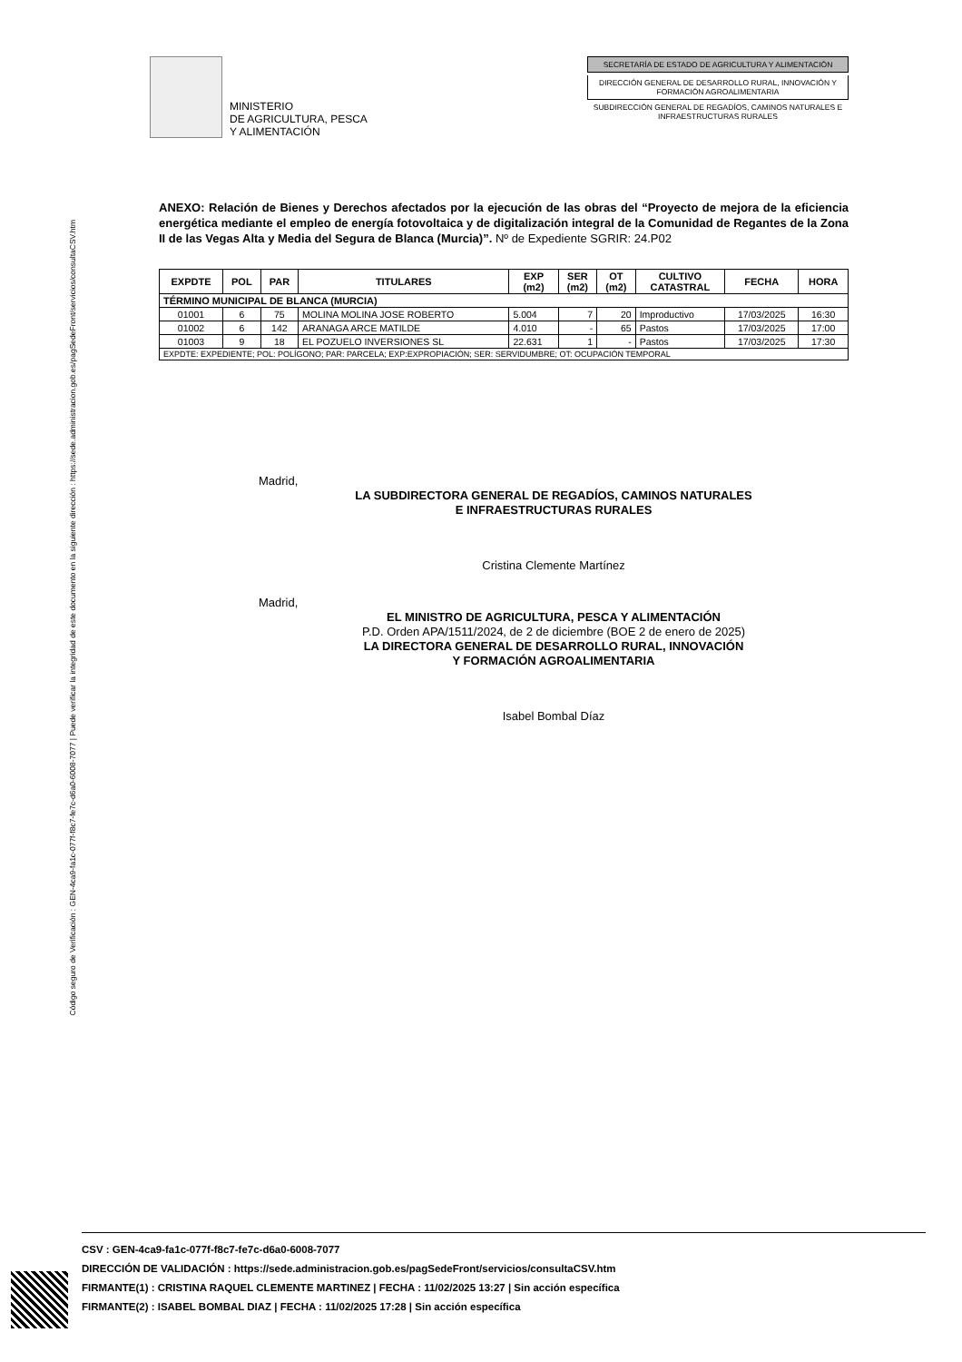Código seguro de Verificación : GEN-4ca9-fa1c-077f-f8c7-fe7c-d6a0-6008-7077 | Puede verificar la integridad de este documento en la siguiente dirección : https://sede.administracion.gob.es/pagSedeFront/servicios/consultaCSV.htm
MINISTERIO
DE AGRICULTURA, PESCA
Y ALIMENTACIÓN
SECRETARÍA DE ESTADO DE AGRICULTURA Y ALIMENTACIÓN
DIRECCIÓN GENERAL DE DESARROLLO RURAL, INNOVACIÓN Y FORMACIÓN AGROALIMENTARIA
SUBDIRECCIÓN GENERAL DE REGADÍOS, CAMINOS NATURALES E INFRAESTRUCTURAS RURALES
ANEXO: Relación de Bienes y Derechos afectados por la ejecución de las obras del “Proyecto de mejora de la eficiencia energética mediante el empleo de energía fotovoltaica y de digitalización integral de la Comunidad de Regantes de la Zona II de las Vegas Alta y Media del Segura de Blanca (Murcia)”. Nº de Expediente SGRIR: 24.P02
| EXPDTE | POL | PAR | TITULARES | EXP (m2) | SER (m2) | OT (m2) | CULTIVO CATASTRAL | FECHA | HORA |
| --- | --- | --- | --- | --- | --- | --- | --- | --- | --- |
| TÉRMINO MUNICIPAL DE BLANCA (MURCIA) | | | | | | | | | |
| 01001 | 6 | 75 | MOLINA MOLINA JOSE ROBERTO | 5.004 | 7 | 20 | Improductivo | 17/03/2025 | 16:30 |
| 01002 | 6 | 142 | ARANAGA ARCE MATILDE | 4.010 | - | 65 | Pastos | 17/03/2025 | 17:00 |
| 01003 | 9 | 18 | EL POZUELO INVERSIONES SL | 22.631 | 1 | - | Pastos | 17/03/2025 | 17:30 |
| EXPDTE: EXPEDIENTE; POL: POLÍGONO; PAR: PARCELA; EXP:EXPROPIACIÓN; SER: SERVIDUMBRE; OT: OCUPACIÓN TEMPORAL | | | | | | | | | |
Madrid,
LA SUBDIRECTORA GENERAL DE REGADÍOS, CAMINOS NATURALES
E INFRAESTRUCTURAS RURALES
Cristina Clemente Martínez
Madrid,
EL MINISTRO DE AGRICULTURA, PESCA Y ALIMENTACIÓN
P.D. Orden APA/1511/2024, de 2 de diciembre (BOE 2 de enero de 2025)
LA DIRECTORA GENERAL DE DESARROLLO RURAL, INNOVACIÓN
Y FORMACIÓN AGROALIMENTARIA
Isabel Bombal Díaz
CSV : GEN-4ca9-fa1c-077f-f8c7-fe7c-d6a0-6008-7077
DIRECCIÓN DE VALIDACIÓN : https://sede.administracion.gob.es/pagSedeFront/servicios/consultaCSV.htm
FIRMANTE(1) : CRISTINA RAQUEL CLEMENTE MARTINEZ | FECHA : 11/02/2025 13:27 | Sin acción específica
FIRMANTE(2) : ISABEL BOMBAL DIAZ | FECHA : 11/02/2025 17:28 | Sin acción específica